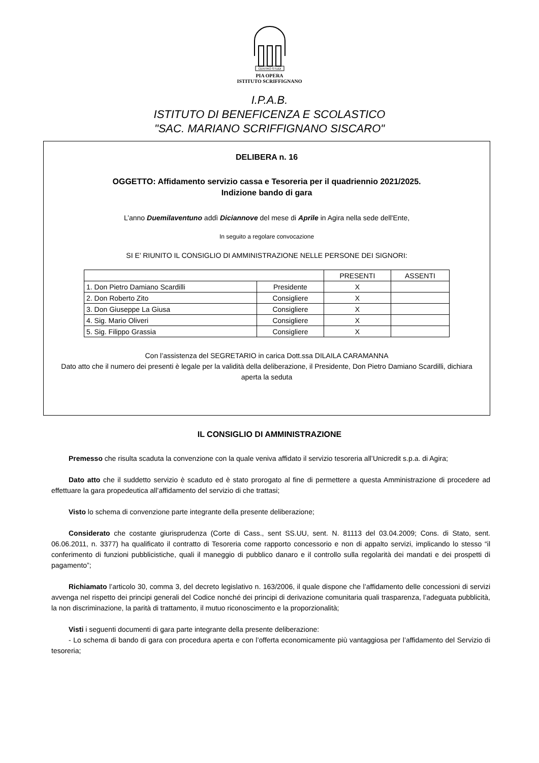CENTRO STUDI
PIA OPERA
ISTITUTO SCRIFFIGNANO
I.P.A.B.
ISTITUTO DI BENEFICENZA E SCOLASTICO
"SAC. MARIANO SCRIFFIGNANO SISCARO"
DELIBERA n. 16
OGGETTO: Affidamento servizio cassa e Tesoreria per il quadriennio 2021/2025.
Indizione bando di gara
L’anno Duemilaventuno addì Diciannove del mese di Aprile in Agira nella sede dell'Ente,
In seguito a regolare convocazione
SI E’ RIUNITO IL CONSIGLIO DI AMMINISTRAZIONE NELLE PERSONE DEI SIGNORI:
| | | PRESENTI | ASSENTI |
| --- | --- | --- | --- |
| 1. Don Pietro Damiano Scardilli | Presidente | X | |
| 2. Don Roberto Zito | Consigliere | X | |
| 3. Don Giuseppe La Giusa | Consigliere | X | |
| 4. Sig. Mario Oliveri | Consigliere | X | |
| 5. Sig. Filippo Grassia | Consigliere | X | |
Con l’assistenza del SEGRETARIO in carica Dott.ssa DILAILA CARAMANNA
Dato atto che il numero dei presenti è legale per la validità della deliberazione, il Presidente, Don Pietro Damiano Scardilli, dichiara aperta la seduta
IL CONSIGLIO DI AMMINISTRAZIONE
Premesso che risulta scaduta la convenzione con la quale veniva affidato il servizio tesoreria all’Unicredit s.p.a. di Agira;
Dato atto che il suddetto servizio è scaduto ed è stato prorogato al fine di permettere a questa Amministrazione di procedere ad effettuare la gara propedeutica all’affidamento del servizio di che trattasi;
Visto lo schema di convenzione parte integrante della presente deliberazione;
Considerato che costante giurisprudenza (Corte di Cass., sent SS.UU, sent. N. 81113 del 03.04.2009; Cons. di Stato, sent. 06.06.2011, n. 3377) ha qualificato il contratto di Tesoreria come rapporto concessorio e non di appalto servizi, implicando lo stesso “il conferimento di funzioni pubblicistiche, quali il maneggio di pubblico danaro e il controllo sulla regolarità dei mandati e dei prospetti di pagamento”;
Richiamato l’articolo 30, comma 3, del decreto legislativo n. 163/2006, il quale dispone che l’affidamento delle concessioni di servizi avvenga nel rispetto dei principi generali del Codice nonché dei principi di derivazione comunitaria quali trasparenza, l’adeguata pubblicità, la non discriminazione, la parità di trattamento, il mutuo riconoscimento e la proporzionalità;
Visti i seguenti documenti di gara parte integrante della presente deliberazione:
- Lo schema di bando di gara con procedura aperta e con l’offerta economicamente più vantaggiosa per l’affidamento del Servizio di tesoreria;